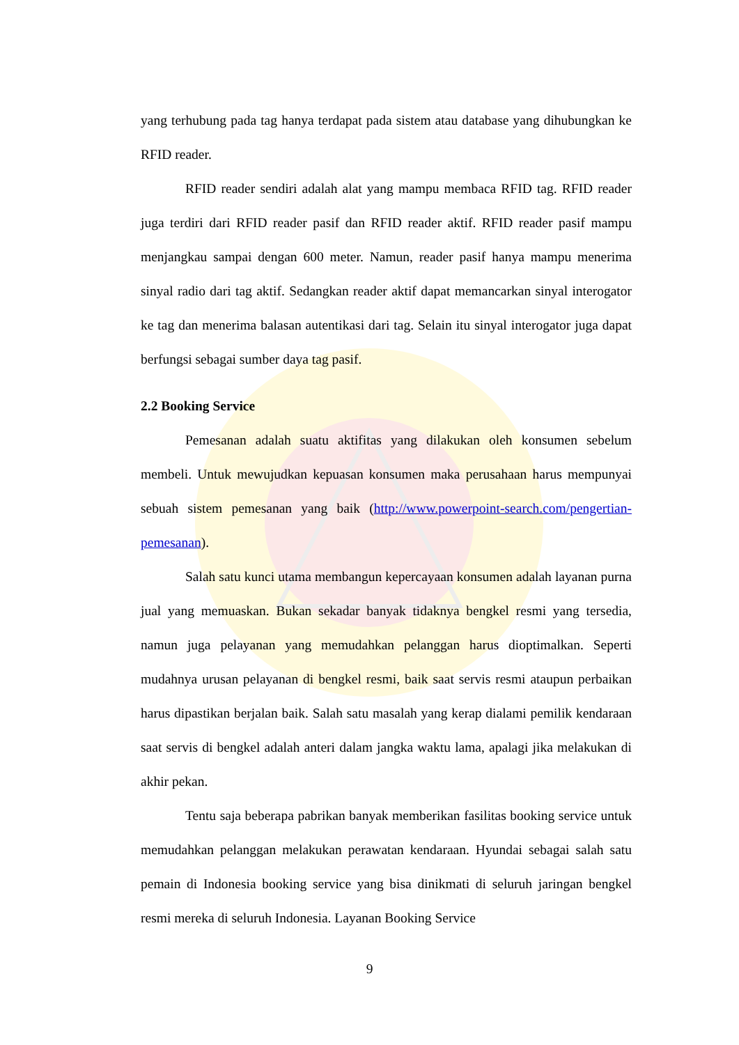yang terhubung pada tag hanya terdapat pada sistem atau database yang dihubungkan ke RFID reader.
RFID reader sendiri adalah alat yang mampu membaca RFID tag. RFID reader juga terdiri dari RFID reader pasif dan RFID reader aktif. RFID reader pasif mampu menjangkau sampai dengan 600 meter. Namun, reader pasif hanya mampu menerima sinyal radio dari tag aktif. Sedangkan reader aktif dapat memancarkan sinyal interogator ke tag dan menerima balasan autentikasi dari tag. Selain itu sinyal interogator juga dapat berfungsi sebagai sumber daya tag pasif.
2.2 Booking Service
Pemesanan adalah suatu aktifitas yang dilakukan oleh konsumen sebelum membeli. Untuk mewujudkan kepuasan konsumen maka perusahaan harus mempunyai sebuah sistem pemesanan yang baik (http://www.powerpoint-search.com/pengertian-pemesanan).
Salah satu kunci utama membangun kepercayaan konsumen adalah layanan purna jual yang memuaskan. Bukan sekadar banyak tidaknya bengkel resmi yang tersedia, namun juga pelayanan yang memudahkan pelanggan harus dioptimalkan. Seperti mudahnya urusan pelayanan di bengkel resmi, baik saat servis resmi ataupun perbaikan harus dipastikan berjalan baik. Salah satu masalah yang kerap dialami pemilik kendaraan saat servis di bengkel adalah anteri dalam jangka waktu lama, apalagi jika melakukan di akhir pekan.
Tentu saja beberapa pabrikan banyak memberikan fasilitas booking service untuk memudahkan pelanggan melakukan perawatan kendaraan. Hyundai sebagai salah satu pemain di Indonesia booking service yang bisa dinikmati di seluruh jaringan bengkel resmi mereka di seluruh Indonesia. Layanan Booking Service
9